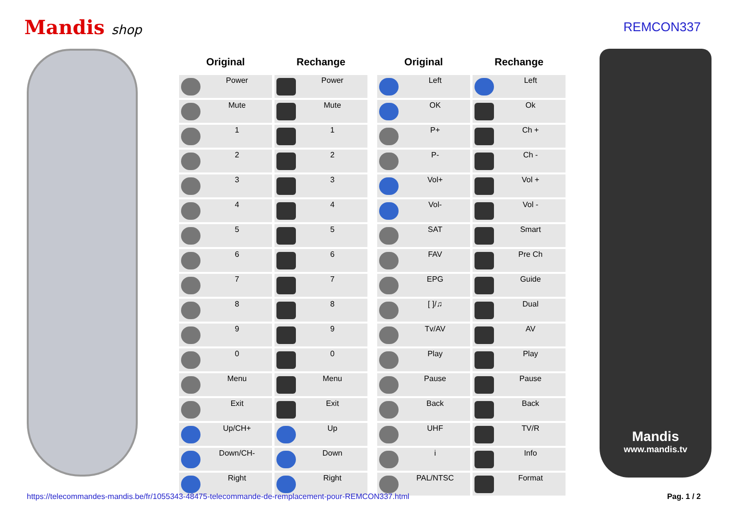Mandis shop REMCON337
| Original | Rechange |
| --- | --- |
| Power | Power |
| Mute | Mute |
| 1 | 1 |
| 2 | 2 |
| 3 | 3 |
| 4 | 4 |
| 5 | 5 |
| 6 | 6 |
| 7 | 7 |
| 8 | 8 |
| 9 | 9 |
| 0 | 0 |
| Menu | Menu |
| Exit | Exit |
| Up/CH+ | Up |
| Down/CH- | Down |
| Right | Right |
| Original | Rechange |
| --- | --- |
| Left | Left |
| OK | Ok |
| P+ | Ch + |
| P- | Ch - |
| Vol+ | Vol + |
| Vol- | Vol - |
| SAT | Smart |
| FAV | Pre Ch |
| EPG | Guide |
| [ ]/♫ | Dual |
| Tv/AV | AV |
| Play | Play |
| Pause | Pause |
| Back | Back |
| UHF | TV/R |
| i | Info |
| PAL/NTSC | Format |
Mandis
www.mandis.tv
https://telecommandes-mandis.be/fr/1055343-48475-telecommande-de-remplacement-pour-REMCON337.html Pag. 1 / 2